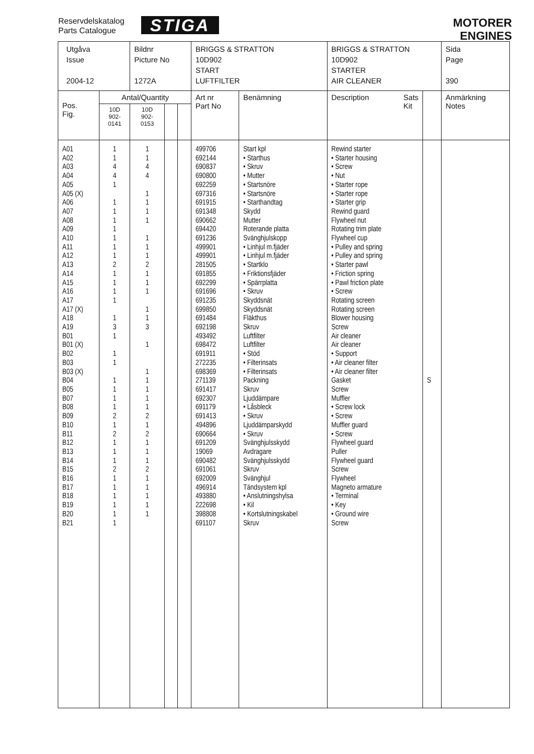Reservdelskatalog
Parts Catalogue
STIGA
MOTORER
ENGINES
| Utgåva Issue 2004-12 | | Bildnr Picture No 1272A | | | BRIGGS & STRATTON 10D902 START LUFTFILTER | | BRIGGS & STRATTON 10D902 STARTER AIR CLEANER | | Sida Page 390 |
| Pos. Fig. | Antal/Quantity | | | | Art nr Part No | Benämning | Description Sats Kit | | Anmärkning Notes |
| | 10D 902- 0141 | 10D 902- 0153 | | | | | | | |
| A01 A02 A03 A04 A05 A05 (X) A06 A07 A08 A09 A10 A11 A12 A13 A14 A15 A16 A17 A17 (X) A18 A19 B01 B01 (X) B02 B03 B03 (X) B04 B05 B07 B08 B09 B10 B11 B12 B13 B14 B15 B16 B17 B18 B19 B20 B21 | 1 1 4 4 1 1 1 1 1 1 1 1 2 1 1 1 1 1 3 1 1 1 1 1 1 1 2 1 2 1 1 1 2 1 1 1 1 1 1 | 1 1 4 4 1 1 1 1 1 1 1 2 1 1 1 1 1 3 1 1 1 1 1 1 2 1 2 1 1 1 2 1 1 1 1 1 | | | 499706 692144 690837 690800 692259 697316 691915 691348 690662 694420 691236 499901 499901 281505 691855 692299 691696 691235 699850 691484 692198 493492 698472 691911 272235 698369 271139 691417 692307 691179 691413 494896 690664 691209 19069 690482 691061 692009 496914 493880 222698 398808 691107 | Start kpl • Starthus • Skruv • Mutter • Startsnöre • Startsnöre • Starthandtag Skydd Mutter Roterande platta Svänghjulskopp • Linhjul m.fjäder • Linhjul m.fjäder • Startklo • Friktionsfjäder • Spärrplatta • Skruv Skyddsnät Skyddsnät Fläkthus Skruv Luftfilter Luftfilter • Stöd • Filterinsats • Filterinsats Packning Skruv Ljuddämpare • Låsbleck • Skruv Ljuddämparskydd • Skruv Svänghjulsskydd Avdragare Svänghjulsskydd Skruv Svänghjul Tändsystem kpl • Anslutningshylsa • Kil • Kortslutningskabel Skruv | Rewind starter • Starter housing • Screw • Nut • Starter rope • Starter rope • Starter grip Rewind guard Flywheel nut Rotating trim plate Flywheel cup • Pulley and spring • Pulley and spring • Starter pawl • Friction spring • Pawl friction plate • Screw Rotating screen Rotating screen Blower housing Screw Air cleaner Air cleaner • Support • Air cleaner filter • Air cleaner filter Gasket Screw Muffler • Screw lock • Screw Muffler guard • Screw Flywheel guard Puller Flywheel guard Screw Flywheel Magneto armature • Terminal • Key • Ground wire Screw | S | |